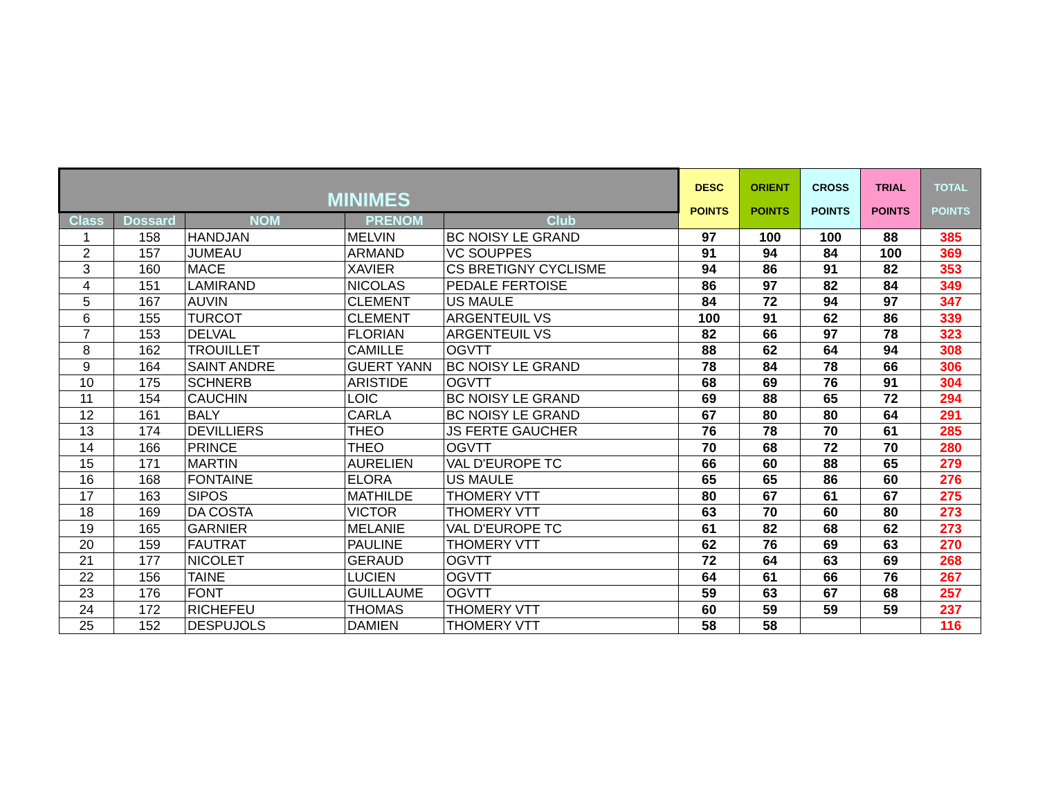| MINIMES | | | | | DESC POINTS | ORIENT POINTS | CROSS POINTS | TRIAL POINTS | TOTAL POINTS |
| --- | --- | --- | --- | --- | --- | --- | --- | --- | --- |
| Class | Dossard | NOM | PRENOM | Club | | | | | |
| 1 | 158 | HANDJAN | MELVIN | BC NOISY LE GRAND | 97 | 100 | 100 | 88 | 385 |
| 2 | 157 | JUMEAU | ARMAND | VC SOUPPES | 91 | 94 | 84 | 100 | 369 |
| 3 | 160 | MACE | XAVIER | CS BRETIGNY CYCLISME | 94 | 86 | 91 | 82 | 353 |
| 4 | 151 | LAMIRAND | NICOLAS | PEDALE FERTOISE | 86 | 97 | 82 | 84 | 349 |
| 5 | 167 | AUVIN | CLEMENT | US MAULE | 84 | 72 | 94 | 97 | 347 |
| 6 | 155 | TURCOT | CLEMENT | ARGENTEUIL VS | 100 | 91 | 62 | 86 | 339 |
| 7 | 153 | DELVAL | FLORIAN | ARGENTEUIL VS | 82 | 66 | 97 | 78 | 323 |
| 8 | 162 | TROUILLET | CAMILLE | OGVTT | 88 | 62 | 64 | 94 | 308 |
| 9 | 164 | SAINT ANDRE | GUERT YANN | BC NOISY LE GRAND | 78 | 84 | 78 | 66 | 306 |
| 10 | 175 | SCHNERB | ARISTIDE | OGVTT | 68 | 69 | 76 | 91 | 304 |
| 11 | 154 | CAUCHIN | LOIC | BC NOISY LE GRAND | 69 | 88 | 65 | 72 | 294 |
| 12 | 161 | BALY | CARLA | BC NOISY LE GRAND | 67 | 80 | 80 | 64 | 291 |
| 13 | 174 | DEVILLIERS | THEO | JS FERTE GAUCHER | 76 | 78 | 70 | 61 | 285 |
| 14 | 166 | PRINCE | THEO | OGVTT | 70 | 68 | 72 | 70 | 280 |
| 15 | 171 | MARTIN | AURELIEN | VAL D'EUROPE TC | 66 | 60 | 88 | 65 | 279 |
| 16 | 168 | FONTAINE | ELORA | US MAULE | 65 | 65 | 86 | 60 | 276 |
| 17 | 163 | SIPOS | MATHILDE | THOMERY VTT | 80 | 67 | 61 | 67 | 275 |
| 18 | 169 | DA COSTA | VICTOR | THOMERY VTT | 63 | 70 | 60 | 80 | 273 |
| 19 | 165 | GARNIER | MELANIE | VAL D'EUROPE TC | 61 | 82 | 68 | 62 | 273 |
| 20 | 159 | FAUTRAT | PAULINE | THOMERY VTT | 62 | 76 | 69 | 63 | 270 |
| 21 | 177 | NICOLET | GERAUD | OGVTT | 72 | 64 | 63 | 69 | 268 |
| 22 | 156 | TAINE | LUCIEN | OGVTT | 64 | 61 | 66 | 76 | 267 |
| 23 | 176 | FONT | GUILLAUME | OGVTT | 59 | 63 | 67 | 68 | 257 |
| 24 | 172 | RICHEFEU | THOMAS | THOMERY VTT | 60 | 59 | 59 | 59 | 237 |
| 25 | 152 | DESPUJOLS | DAMIEN | THOMERY VTT | 58 | 58 | | | 116 |